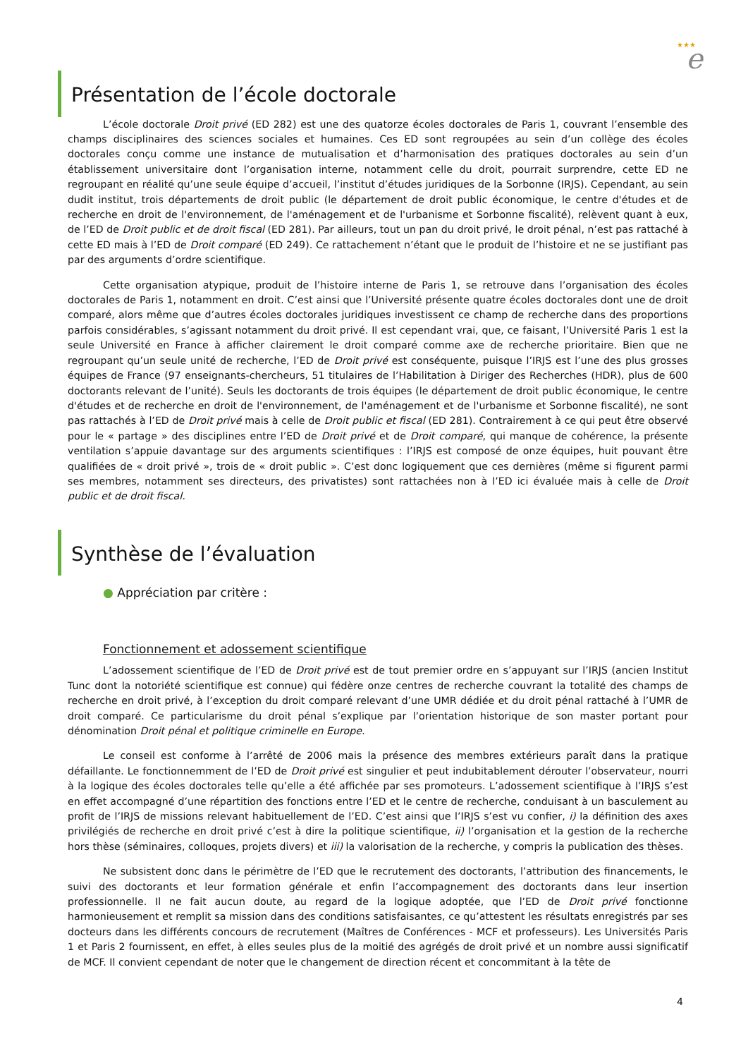★★★
e
Présentation de l’école doctorale
L’école doctorale Droit privé (ED 282) est une des quatorze écoles doctorales de Paris 1, couvrant l’ensemble des champs disciplinaires des sciences sociales et humaines. Ces ED sont regroupées au sein d’un collège des écoles doctorales conçu comme une instance de mutualisation et d’harmonisation des pratiques doctorales au sein d’un établissement universitaire dont l’organisation interne, notamment celle du droit, pourrait surprendre, cette ED ne regroupant en réalité qu’une seule équipe d’accueil, l’institut d’études juridiques de la Sorbonne (IRJS). Cependant, au sein dudit institut, trois départements de droit public (le département de droit public économique, le centre d'études et de recherche en droit de l'environnement, de l'aménagement et de l'urbanisme et Sorbonne fiscalité), relèvent quant à eux, de l’ED de Droit public et de droit fiscal (ED 281). Par ailleurs, tout un pan du droit privé, le droit pénal, n’est pas rattaché à cette ED mais à l’ED de Droit comparé (ED 249). Ce rattachement n’étant que le produit de l’histoire et ne se justifiant pas par des arguments d’ordre scientifique.
Cette organisation atypique, produit de l’histoire interne de Paris 1, se retrouve dans l’organisation des écoles doctorales de Paris 1, notamment en droit. C’est ainsi que l’Université présente quatre écoles doctorales dont une de droit comparé, alors même que d’autres écoles doctorales juridiques investissent ce champ de recherche dans des proportions parfois considérables, s’agissant notamment du droit privé. Il est cependant vrai, que, ce faisant, l’Université Paris 1 est la seule Université en France à afficher clairement le droit comparé comme axe de recherche prioritaire. Bien que ne regroupant qu’un seule unité de recherche, l’ED de Droit privé est conséquente, puisque l’IRJS est l’une des plus grosses équipes de France (97 enseignants-chercheurs, 51 titulaires de l’Habilitation à Diriger des Recherches (HDR), plus de 600 doctorants relevant de l’unité). Seuls les doctorants de trois équipes (le département de droit public économique, le centre d'études et de recherche en droit de l'environnement, de l'aménagement et de l'urbanisme et Sorbonne fiscalité), ne sont pas rattachés à l’ED de Droit privé mais à celle de Droit public et fiscal (ED 281). Contrairement à ce qui peut être observé pour le « partage » des disciplines entre l’ED de Droit privé et de Droit comparé, qui manque de cohérence, la présente ventilation s’appuie davantage sur des arguments scientifiques : l’IRJS est composé de onze équipes, huit pouvant être qualifiées de « droit privé », trois de « droit public ». C’est donc logiquement que ces dernières (même si figurent parmi ses membres, notamment ses directeurs, des privatistes) sont rattachées non à l’ED ici évaluée mais à celle de Droit public et de droit fiscal.
Synthèse de l’évaluation
● Appréciation par critère :
Fonctionnement et adossement scientifique
L’adossement scientifique de l’ED de Droit privé est de tout premier ordre en s’appuyant sur l’IRJS (ancien Institut Tunc dont la notoriété scientifique est connue) qui fédère onze centres de recherche couvrant la totalité des champs de recherche en droit privé, à l’exception du droit comparé relevant d’une UMR dédiée et du droit pénal rattaché à l’UMR de droit comparé. Ce particularisme du droit pénal s’explique par l’orientation historique de son master portant pour dénomination Droit pénal et politique criminelle en Europe.
Le conseil est conforme à l’arrêté de 2006 mais la présence des membres extérieurs paraît dans la pratique défaillante. Le fonctionnemment de l’ED de Droit privé est singulier et peut indubitablement dérouter l’observateur, nourri à la logique des écoles doctorales telle qu’elle a été affichée par ses promoteurs. L’adossement scientifique à l’IRJS s’est en effet accompagné d’une répartition des fonctions entre l’ED et le centre de recherche, conduisant à un basculement au profit de l’IRJS de missions relevant habituellement de l’ED. C’est ainsi que l’IRJS s’est vu confier, i) la définition des axes privilégiés de recherche en droit privé c’est à dire la politique scientifique, ii) l’organisation et la gestion de la recherche hors thèse (séminaires, colloques, projets divers) et iii) la valorisation de la recherche, y compris la publication des thèses.
Ne subsistent donc dans le périmètre de l’ED que le recrutement des doctorants, l’attribution des financements, le suivi des doctorants et leur formation générale et enfin l’accompagnement des doctorants dans leur insertion professionnelle. Il ne fait aucun doute, au regard de la logique adoptée, que l’ED de Droit privé fonctionne harmonieusement et remplit sa mission dans des conditions satisfaisantes, ce qu’attestent les résultats enregistrés par ses docteurs dans les différents concours de recrutement (Maîtres de Conférences - MCF et professeurs). Les Universités Paris 1 et Paris 2 fournissent, en effet, à elles seules plus de la moitié des agrégés de droit privé et un nombre aussi significatif de MCF. Il convient cependant de noter que le changement de direction récent et concommitant à la tête de
4